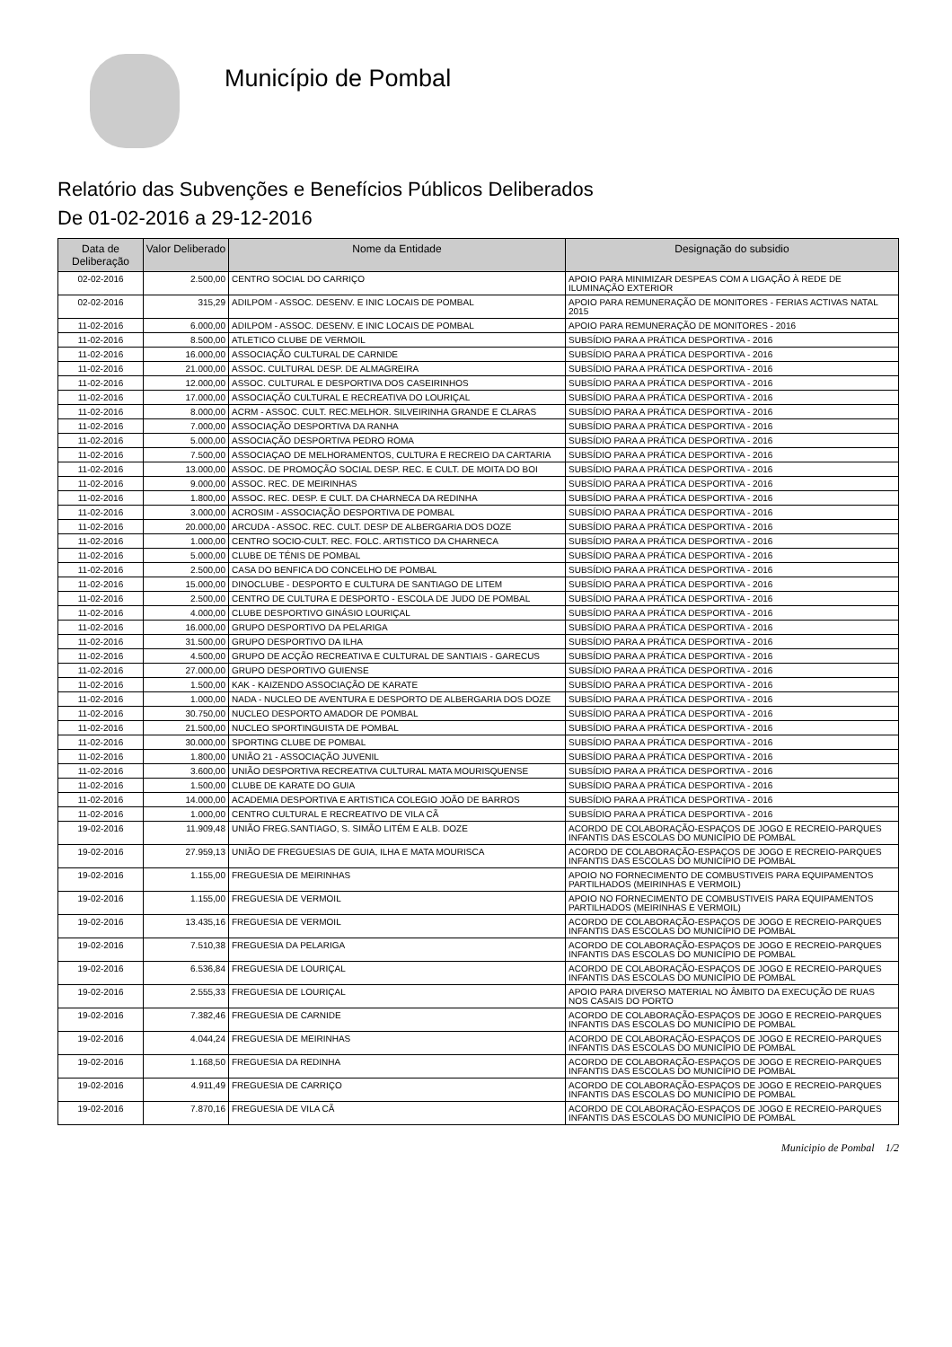Município de Pombal
Relatório das Subvenções e Benefícios Públicos Deliberados
De 01-02-2016 a 29-12-2016
| Data de Deliberação | Valor Deliberado | Nome da Entidade | Designação do subsidio |
| --- | --- | --- | --- |
| 02-02-2016 | 2.500,00 | CENTRO SOCIAL DO CARRIÇO | APOIO PARA MINIMIZAR DESPEAS COM A LIGAÇÃO À REDE DE ILUMINAÇÃO EXTERIOR |
| 02-02-2016 | 315,29 | ADILPOM - ASSOC. DESENV. E INIC LOCAIS DE POMBAL | APOIO PARA REMUNERAÇÃO DE MONITORES - FERIAS ACTIVAS NATAL 2015 |
| 11-02-2016 | 6.000,00 | ADILPOM - ASSOC. DESENV. E INIC LOCAIS DE POMBAL | APOIO PARA REMUNERAÇÃO DE MONITORES - 2016 |
| 11-02-2016 | 8.500,00 | ATLETICO CLUBE DE VERMOIL | SUBSÍDIO PARA A PRÁTICA DESPORTIVA - 2016 |
| 11-02-2016 | 16.000,00 | ASSOCIAÇÃO CULTURAL DE CARNIDE | SUBSÍDIO PARA A PRÁTICA DESPORTIVA - 2016 |
| 11-02-2016 | 21.000,00 | ASSOC. CULTURAL DESP. DE ALMAGREIRA | SUBSÍDIO PARA A PRÁTICA DESPORTIVA - 2016 |
| 11-02-2016 | 12.000,00 | ASSOC. CULTURAL E DESPORTIVA DOS CASEIRINHOS | SUBSÍDIO PARA A PRÁTICA DESPORTIVA - 2016 |
| 11-02-2016 | 17.000,00 | ASSOCIAÇÃO CULTURAL E RECREATIVA DO LOURIÇAL | SUBSÍDIO PARA A PRÁTICA DESPORTIVA - 2016 |
| 11-02-2016 | 8.000,00 | ACRM - ASSOC. CULT. REC.MELHOR. SILVEIRINHA GRANDE E CLARAS | SUBSÍDIO PARA A PRÁTICA DESPORTIVA - 2016 |
| 11-02-2016 | 7.000,00 | ASSOCIAÇÃO DESPORTIVA DA RANHA | SUBSÍDIO PARA A PRÁTICA DESPORTIVA - 2016 |
| 11-02-2016 | 5.000,00 | ASSOCIAÇÃO DESPORTIVA PEDRO ROMA | SUBSÍDIO PARA A PRÁTICA DESPORTIVA - 2016 |
| 11-02-2016 | 7.500,00 | ASSOCIAÇAO DE MELHORAMENTOS, CULTURA E RECREIO DA CARTARIA | SUBSÍDIO PARA A PRÁTICA DESPORTIVA - 2016 |
| 11-02-2016 | 13.000,00 | ASSOC. DE PROMOÇÃO SOCIAL DESP. REC. E CULT. DE MOITA DO BOI | SUBSÍDIO PARA A PRÁTICA DESPORTIVA - 2016 |
| 11-02-2016 | 9.000,00 | ASSOC. REC. DE MEIRINHAS | SUBSÍDIO PARA A PRÁTICA DESPORTIVA - 2016 |
| 11-02-2016 | 1.800,00 | ASSOC. REC. DESP. E CULT. DA CHARNECA DA REDINHA | SUBSÍDIO PARA A PRÁTICA DESPORTIVA - 2016 |
| 11-02-2016 | 3.000,00 | ACROSIM - ASSOCIAÇÃO DESPORTIVA DE POMBAL | SUBSÍDIO PARA A PRÁTICA DESPORTIVA - 2016 |
| 11-02-2016 | 20.000,00 | ARCUDA - ASSOC. REC. CULT. DESP DE ALBERGARIA DOS DOZE | SUBSÍDIO PARA A PRÁTICA DESPORTIVA - 2016 |
| 11-02-2016 | 1.000,00 | CENTRO SOCIO-CULT. REC. FOLC. ARTISTICO DA CHARNECA | SUBSÍDIO PARA A PRÁTICA DESPORTIVA - 2016 |
| 11-02-2016 | 5.000,00 | CLUBE DE TÉNIS DE POMBAL | SUBSÍDIO PARA A PRÁTICA DESPORTIVA - 2016 |
| 11-02-2016 | 2.500,00 | CASA DO BENFICA DO CONCELHO DE POMBAL | SUBSÍDIO PARA A PRÁTICA DESPORTIVA - 2016 |
| 11-02-2016 | 15.000,00 | DINOCLUBE - DESPORTO E CULTURA DE SANTIAGO DE LITEM | SUBSÍDIO PARA A PRÁTICA DESPORTIVA - 2016 |
| 11-02-2016 | 2.500,00 | CENTRO DE CULTURA E DESPORTO - ESCOLA DE JUDO DE POMBAL | SUBSÍDIO PARA A PRÁTICA DESPORTIVA - 2016 |
| 11-02-2016 | 4.000,00 | CLUBE DESPORTIVO GINÁSIO LOURIÇAL | SUBSÍDIO PARA A PRÁTICA DESPORTIVA - 2016 |
| 11-02-2016 | 16.000,00 | GRUPO DESPORTIVO DA PELARIGA | SUBSÍDIO PARA A PRÁTICA DESPORTIVA - 2016 |
| 11-02-2016 | 31.500,00 | GRUPO DESPORTIVO DA ILHA | SUBSÍDIO PARA A PRÁTICA DESPORTIVA - 2016 |
| 11-02-2016 | 4.500,00 | GRUPO DE ACÇÃO RECREATIVA E CULTURAL DE SANTIAIS - GARECUS | SUBSÍDIO PARA A PRÁTICA DESPORTIVA - 2016 |
| 11-02-2016 | 27.000,00 | GRUPO DESPORTIVO GUIENSE | SUBSÍDIO PARA A PRÁTICA DESPORTIVA - 2016 |
| 11-02-2016 | 1.500,00 | KAK - KAIZENDO ASSOCIAÇÃO DE KARATE | SUBSÍDIO PARA A PRÁTICA DESPORTIVA - 2016 |
| 11-02-2016 | 1.000,00 | NADA - NUCLEO DE AVENTURA E DESPORTO DE ALBERGARIA DOS DOZE | SUBSÍDIO PARA A PRÁTICA DESPORTIVA - 2016 |
| 11-02-2016 | 30.750,00 | NUCLEO DESPORTO AMADOR DE POMBAL | SUBSÍDIO PARA A PRÁTICA DESPORTIVA - 2016 |
| 11-02-2016 | 21.500,00 | NUCLEO SPORTINGUISTA DE POMBAL | SUBSÍDIO PARA A PRÁTICA DESPORTIVA - 2016 |
| 11-02-2016 | 30.000,00 | SPORTING CLUBE DE POMBAL | SUBSÍDIO PARA A PRÁTICA DESPORTIVA - 2016 |
| 11-02-2016 | 1.800,00 | UNIÃO 21 - ASSOCIAÇÃO JUVENIL | SUBSÍDIO PARA A PRÁTICA DESPORTIVA - 2016 |
| 11-02-2016 | 3.600,00 | UNIÃO DESPORTIVA RECREATIVA CULTURAL MATA MOURISQUENSE | SUBSÍDIO PARA A PRÁTICA DESPORTIVA - 2016 |
| 11-02-2016 | 1.500,00 | CLUBE DE KARATE DO GUIA | SUBSÍDIO PARA A PRÁTICA DESPORTIVA - 2016 |
| 11-02-2016 | 14.000,00 | ACADEMIA DESPORTIVA E ARTISTICA COLEGIO JOÃO DE BARROS | SUBSÍDIO PARA A PRÁTICA DESPORTIVA - 2016 |
| 11-02-2016 | 1.000,00 | CENTRO CULTURAL E RECREATIVO DE VILA CÃ | SUBSÍDIO PARA A PRÁTICA DESPORTIVA - 2016 |
| 19-02-2016 | 11.909,48 | UNIÃO FREG.SANTIAGO, S. SIMÃO LITÉM E ALB. DOZE | ACORDO DE COLABORAÇÃO-ESPAÇOS DE JOGO E RECREIO-PARQUES INFANTIS DAS ESCOLAS DO MUNICIPIO DE POMBAL |
| 19-02-2016 | 27.959,13 | UNIÃO DE FREGUESIAS DE GUIA, ILHA E MATA MOURISCA | ACORDO DE COLABORAÇÃO-ESPAÇOS DE JOGO E RECREIO-PARQUES INFANTIS DAS ESCOLAS DO MUNICIPIO DE POMBAL |
| 19-02-2016 | 1.155,00 | FREGUESIA DE MEIRINHAS | APOIO NO FORNECIMENTO DE COMBUSTIVEIS PARA EQUIPAMENTOS PARTILHADOS (MEIRINHAS E VERMOIL) |
| 19-02-2016 | 1.155,00 | FREGUESIA DE VERMOIL | APOIO NO FORNECIMENTO DE COMBUSTIVEIS PARA EQUIPAMENTOS PARTILHADOS (MEIRINHAS E VERMOIL) |
| 19-02-2016 | 13.435,16 | FREGUESIA DE VERMOIL | ACORDO DE COLABORAÇÃO-ESPAÇOS DE JOGO E RECREIO-PARQUES INFANTIS DAS ESCOLAS DO MUNICIPIO DE POMBAL |
| 19-02-2016 | 7.510,38 | FREGUESIA DA PELARIGA | ACORDO DE COLABORAÇÃO-ESPAÇOS DE JOGO E RECREIO-PARQUES INFANTIS DAS ESCOLAS DO MUNICIPIO DE POMBAL |
| 19-02-2016 | 6.536,84 | FREGUESIA DE LOURIÇAL | ACORDO DE COLABORAÇÃO-ESPAÇOS DE JOGO E RECREIO-PARQUES INFANTIS DAS ESCOLAS DO MUNICIPIO DE POMBAL |
| 19-02-2016 | 2.555,33 | FREGUESIA DE LOURIÇAL | APOIO PARA DIVERSO MATERIAL NO ÂMBITO DA EXECUÇÃO DE RUAS NOS CASAIS DO PORTO |
| 19-02-2016 | 7.382,46 | FREGUESIA DE CARNIDE | ACORDO DE COLABORAÇÃO-ESPAÇOS DE JOGO E RECREIO-PARQUES INFANTIS DAS ESCOLAS DO MUNICIPIO DE POMBAL |
| 19-02-2016 | 4.044,24 | FREGUESIA DE MEIRINHAS | ACORDO DE COLABORAÇÃO-ESPAÇOS DE JOGO E RECREIO-PARQUES INFANTIS DAS ESCOLAS DO MUNICIPIO DE POMBAL |
| 19-02-2016 | 1.168,50 | FREGUESIA DA REDINHA | ACORDO DE COLABORAÇÃO-ESPAÇOS DE JOGO E RECREIO-PARQUES INFANTIS DAS ESCOLAS DO MUNICIPIO DE POMBAL |
| 19-02-2016 | 4.911,49 | FREGUESIA DE CARRIÇO | ACORDO DE COLABORAÇÃO-ESPAÇOS DE JOGO E RECREIO-PARQUES INFANTIS DAS ESCOLAS DO MUNICIPIO DE POMBAL |
| 19-02-2016 | 7.870,16 | FREGUESIA DE VILA CÃ | ACORDO DE COLABORAÇÃO-ESPAÇOS DE JOGO E RECREIO-PARQUES INFANTIS DAS ESCOLAS DO MUNICIPIO DE POMBAL |
Municipio de Pombal 1/2